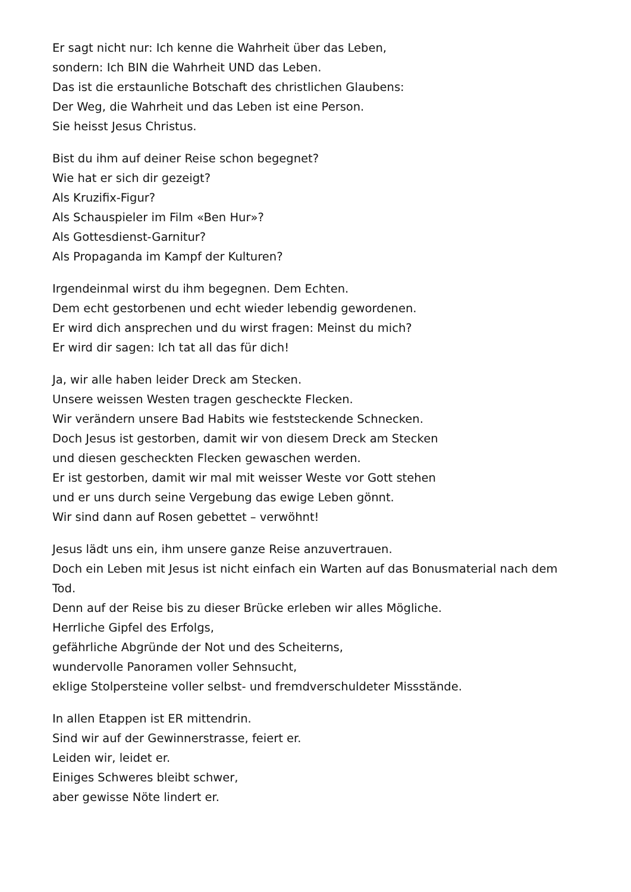Er sagt nicht nur: Ich kenne die Wahrheit über das Leben,
sondern: Ich BIN die Wahrheit UND das Leben.
Das ist die erstaunliche Botschaft des christlichen Glaubens:
Der Weg, die Wahrheit und das Leben ist eine Person.
Sie heisst Jesus Christus.
Bist du ihm auf deiner Reise schon begegnet?
Wie hat er sich dir gezeigt?
Als Kruzifix-Figur?
Als Schauspieler im Film «Ben Hur»?
Als Gottesdienst-Garnitur?
Als Propaganda im Kampf der Kulturen?
Irgendeinmal wirst du ihm begegnen. Dem Echten.
Dem echt gestorbenen und echt wieder lebendig gewordenen.
Er wird dich ansprechen und du wirst fragen: Meinst du mich?
Er wird dir sagen: Ich tat all das für dich!
Ja, wir alle haben leider Dreck am Stecken.
Unsere weissen Westen tragen gescheckte Flecken.
Wir verändern unsere Bad Habits wie feststeckende Schnecken.
Doch Jesus ist gestorben, damit wir von diesem Dreck am Stecken
und diesen gescheckten Flecken gewaschen werden.
Er ist gestorben, damit wir mal mit weisser Weste vor Gott stehen
und er uns durch seine Vergebung das ewige Leben gönnt.
Wir sind dann auf Rosen gebettet – verwöhnt!
Jesus lädt uns ein, ihm unsere ganze Reise anzuvertrauen.
Doch ein Leben mit Jesus ist nicht einfach ein Warten auf das Bonusmaterial nach dem Tod.
Denn auf der Reise bis zu dieser Brücke erleben wir alles Mögliche.
Herrliche Gipfel des Erfolgs,
gefährliche Abgründe der Not und des Scheiterns,
wundervolle Panoramen voller Sehnsucht,
eklige Stolpersteine voller selbst- und fremdverschuldeter Missstände.
In allen Etappen ist ER mittendrin.
Sind wir auf der Gewinnerstrasse, feiert er.
Leiden wir, leidet er.
Einiges Schweres bleibt schwer,
aber gewisse Nöte lindert er.